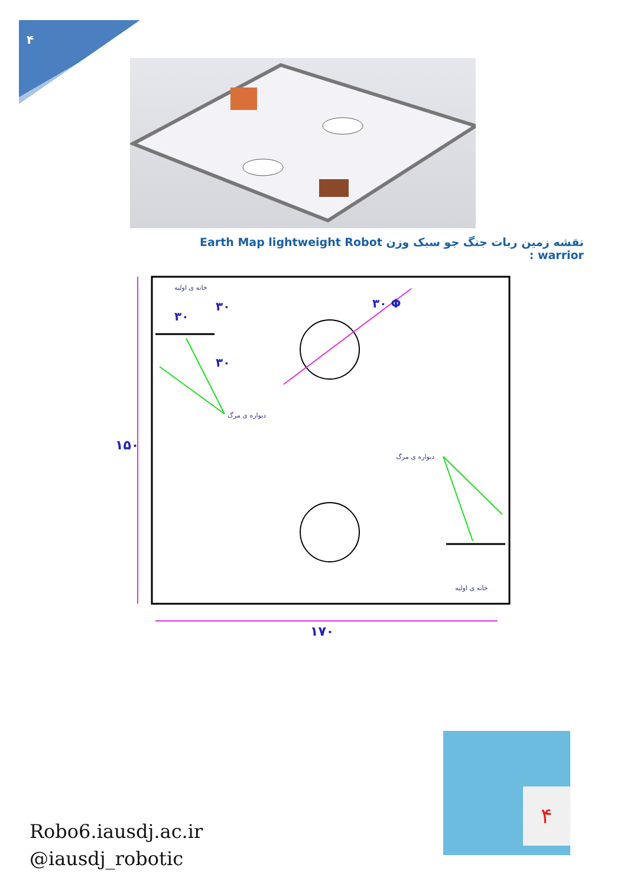۴
نقشه زمین ربات جنگ جو سبک وزن Earth Map lightweight Robot warrior :
خانه ی اولیه
دیواره ی مرگ
دیواره ی مرگ
خانه ی اولیه
۳۰
۳۰
۳۰
۳۰ Φ
۱۵۰
۱۷۰
Robo6.iausdj.ac.ir
@iausdj_robotic
۴